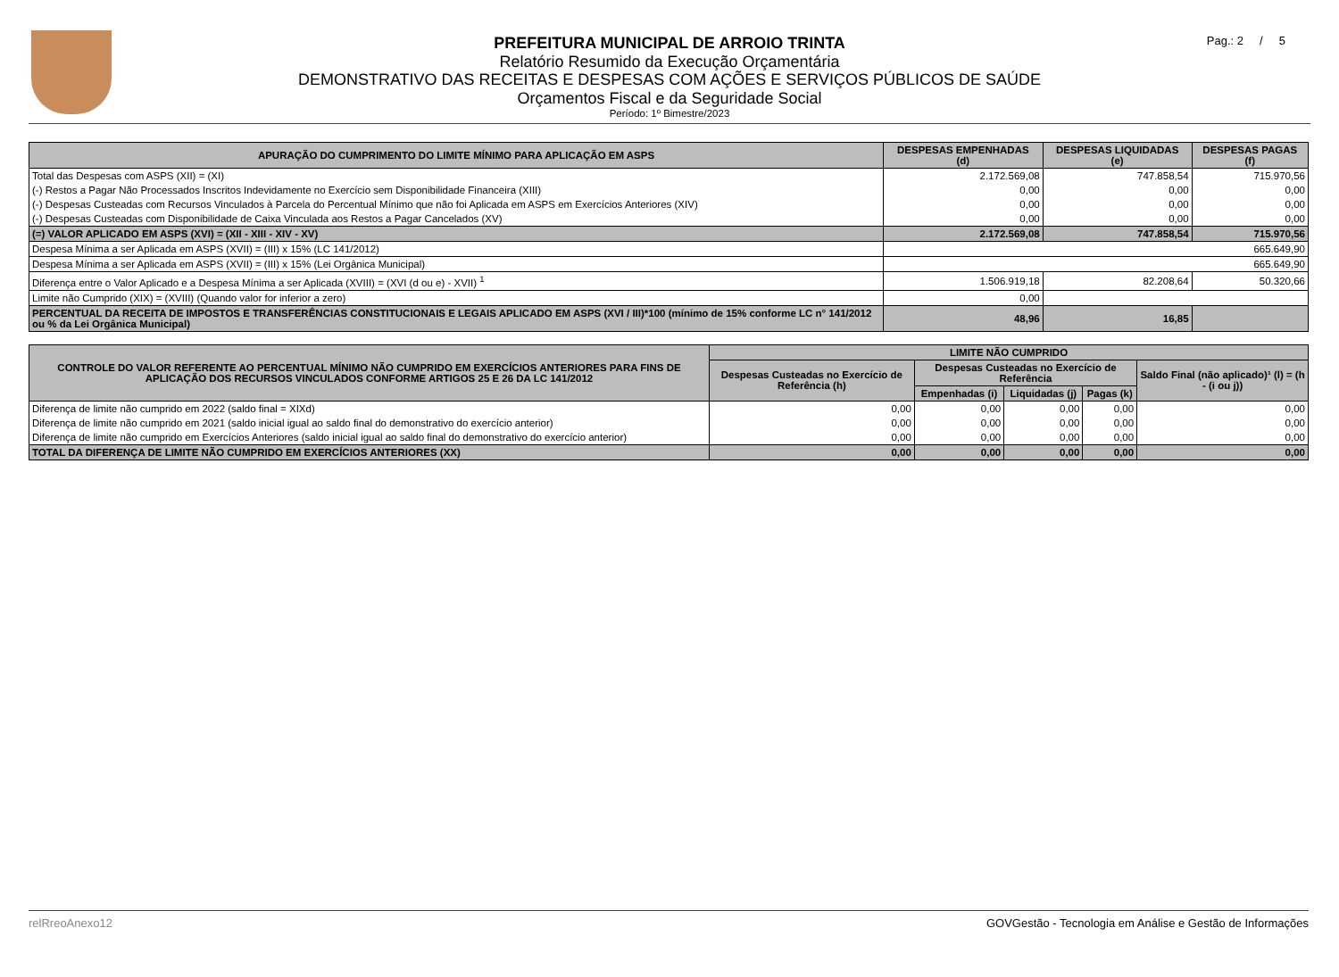Pag.: 2 / 5
PREFEITURA MUNICIPAL DE ARROIO TRINTA
Relatório Resumido da Execução Orçamentária
DEMONSTRATIVO DAS RECEITAS E DESPESAS COM AÇÕES E SERVIÇOS PÚBLICOS DE SAÚDE
Orçamentos Fiscal e da Seguridade Social
Período: 1º Bimestre/2023
| APURAÇÃO DO CUMPRIMENTO DO LIMITE MÍNIMO PARA APLICAÇÃO EM ASPS | DESPESAS EMPENHADAS (d) | DESPESAS LIQUIDADAS (e) | DESPESAS PAGAS (f) |
| --- | --- | --- | --- |
| Total das Despesas com ASPS (XII) = (XI) | 2.172.569,08 | 747.858,54 | 715.970,56 |
| (-) Restos a Pagar Não Processados Inscritos Indevidamente no Exercício sem Disponibilidade Financeira (XIII) | 0,00 | 0,00 | 0,00 |
| (-) Despesas Custeadas com Recursos Vinculados à Parcela do Percentual Mínimo que não foi Aplicada em ASPS em Exercícios Anteriores (XIV) | 0,00 | 0,00 | 0,00 |
| (-) Despesas Custeadas com Disponibilidade de Caixa Vinculada aos Restos a Pagar Cancelados (XV) | 0,00 | 0,00 | 0,00 |
| (=) VALOR APLICADO EM ASPS (XVI) = (XII - XIII - XIV - XV) | 2.172.569,08 | 747.858,54 | 715.970,56 |
| Despesa Mínima a ser Aplicada em ASPS (XVII) = (III) x 15% (LC 141/2012) | 665.649,90 | | |
| Despesa Mínima a ser Aplicada em ASPS (XVII) = (III) x 15% (Lei Orgânica Municipal) | 665.649,90 | | |
| Diferença entre o Valor Aplicado e a Despesa Mínima a ser Aplicada (XVIII) = (XVI (d ou e) - XVII) <sup>1</sup> | 1.506.919,18 | 82.208,64 | 50.320,66 |
| Limite não Cumprido (XIX) = (XVIII) (Quando valor for inferior a zero) | 0,00 | | |
| PERCENTUAL DA RECEITA DE IMPOSTOS E TRANSFERÊNCIAS CONSTITUCIONAIS E LEGAIS APLICADO EM ASPS (XVI / III)*100 (mínimo de 15% conforme LC n° 141/2012 ou % da Lei Orgânica Municipal) | 48,96 | 16,85 | |
| CONTROLE DO VALOR REFERENTE AO PERCENTUAL MÍNIMO NÃO CUMPRIDO EM EXERCÍCIOS ANTERIORES PARA FINS DE APLICAÇÃO DOS RECURSOS VINCULADOS CONFORME ARTIGOS 25 E 26 DA LC 141/2012 | LIMITE NÃO CUMPRIDO | | | | |
| --- | --- | --- | --- | --- | --- |
| | Despesas Custeadas no Exercício de Referência (h) | Despesas Custeadas no Exercício de Referência | | | Saldo Final (não aplicado)¹ (l) = (h - (i ou j)) |
| | | Empenhadas (i) | Liquidadas (j) | Pagas (k) | |
| Diferença de limite não cumprido em 2022 (saldo final = XIXd) | 0,00 | 0,00 | 0,00 | 0,00 | 0,00 |
| Diferença de limite não cumprido em 2021 (saldo inicial igual ao saldo final do demonstrativo do exercício anterior) | 0,00 | 0,00 | 0,00 | 0,00 | 0,00 |
| Diferença de limite não cumprido em Exercícios Anteriores (saldo inicial igual ao saldo final do demonstrativo do exercício anterior) | 0,00 | 0,00 | 0,00 | 0,00 | 0,00 |
| TOTAL DA DIFERENÇA DE LIMITE NÃO CUMPRIDO EM EXERCÍCIOS ANTERIORES (XX) | 0,00 | 0,00 | 0,00 | 0,00 | 0,00 |
relRreoAnexo12 GOVGestão - Tecnologia em Análise e Gestão de Informações